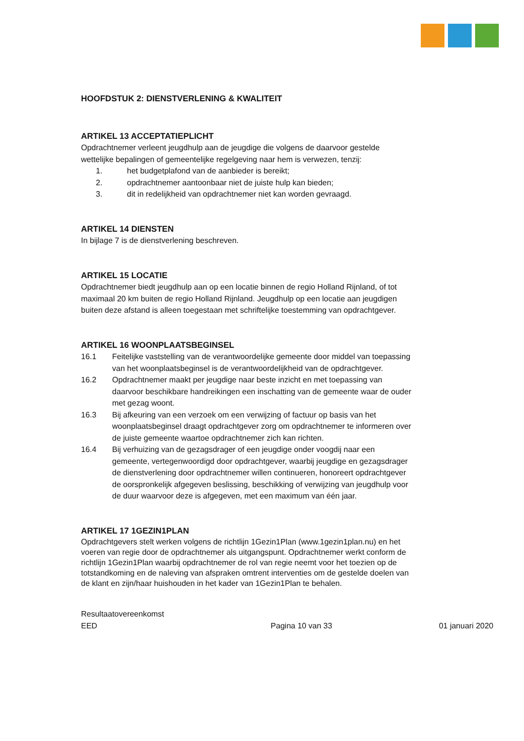HOOFDSTUK 2: DIENSTVERLENING & KWALITEIT
ARTIKEL 13 ACCEPTATIEPLICHT
Opdrachtnemer verleent jeugdhulp aan de jeugdige die volgens de daarvoor gestelde wettelijke bepalingen of gemeentelijke regelgeving naar hem is verwezen, tenzij:
1. het budgetplafond van de aanbieder is bereikt;
2. opdrachtnemer aantoonbaar niet de juiste hulp kan bieden;
3. dit in redelijkheid van opdrachtnemer niet kan worden gevraagd.
ARTIKEL 14 DIENSTEN
In bijlage 7 is de dienstverlening beschreven.
ARTIKEL 15 LOCATIE
Opdrachtnemer biedt jeugdhulp aan op een locatie binnen de regio Holland Rijnland, of tot maximaal 20 km buiten de regio Holland Rijnland. Jeugdhulp op een locatie aan jeugdigen buiten deze afstand is alleen toegestaan met schriftelijke toestemming van opdrachtgever.
ARTIKEL 16 WOONPLAATSBEGINSEL
16.1 Feitelijke vaststelling van de verantwoordelijke gemeente door middel van toepassing van het woonplaatsbeginsel is de verantwoordelijkheid van de opdrachtgever.
16.2 Opdrachtnemer maakt per jeugdige naar beste inzicht en met toepassing van daarvoor beschikbare handreikingen een inschatting van de gemeente waar de ouder met gezag woont.
16.3 Bij afkeuring van een verzoek om een verwijzing of factuur op basis van het woonplaatsbeginsel draagt opdrachtgever zorg om opdrachtnemer te informeren over de juiste gemeente waartoe opdrachtnemer zich kan richten.
16.4 Bij verhuizing van de gezagsdrager of een jeugdige onder voogdij naar een gemeente, vertegenwoordigd door opdrachtgever, waarbij jeugdige en gezagsdrager de dienstverlening door opdrachtnemer willen continueren, honoreert opdrachtgever de oorspronkelijk afgegeven beslissing, beschikking of verwijzing van jeugdhulp voor de duur waarvoor deze is afgegeven, met een maximum van één jaar.
ARTIKEL 17 1GEZIN1PLAN
Opdrachtgevers stelt werken volgens de richtlijn 1Gezin1Plan (www.1gezin1plan.nu) en het voeren van regie door de opdrachtnemer als uitgangspunt. Opdrachtnemer werkt conform de richtlijn 1Gezin1Plan waarbij opdrachtnemer de rol van regie neemt voor het toezien op de totstandkoming en de naleving van afspraken omtrent interventies om de gestelde doelen van de klant en zijn/haar huishouden in het kader van 1Gezin1Plan te behalen.
Resultaatovereenkomst
EED
Pagina 10 van 33 01 januari 2020